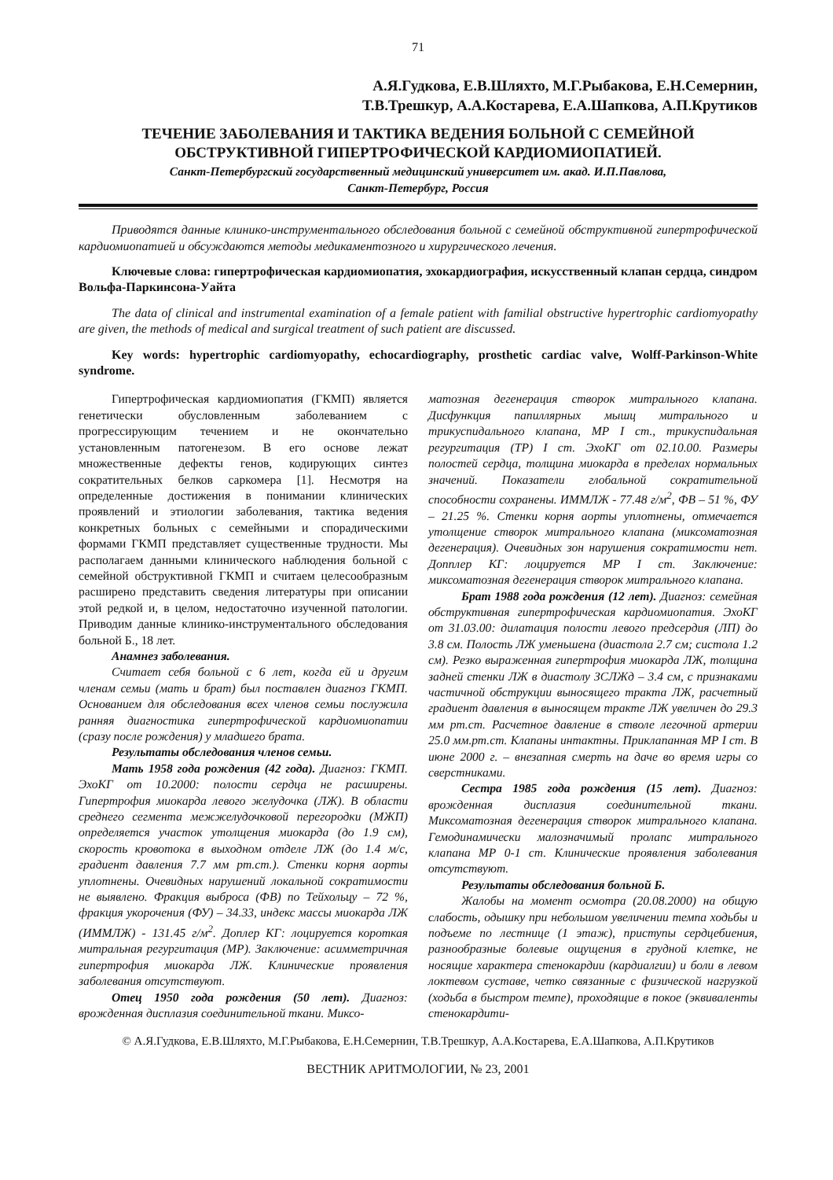71
А.Я.Гудкова, Е.В.Шляхто, М.Г.Рыбакова, Е.Н.Семернин,
Т.В.Трешкур, А.А.Костарева, Е.А.Шапкова, А.П.Крутиков
ТЕЧЕНИЕ ЗАБОЛЕВАНИЯ И ТАКТИКА ВЕДЕНИЯ БОЛЬНОЙ С СЕМЕЙНОЙ
ОБСТРУКТИВНОЙ ГИПЕРТРОФИЧЕСКОЙ КАРДИОМИОПАТИЕЙ.
Санкт-Петербургский государственный медицинский университет им. акад. И.П.Павлова,
Санкт-Петербург, Россия
Приводятся данные клинико-инструментального обследования больной с семейной обструктивной гипертрофической кардиомиопатией и обсуждаются методы медикаментозного и хирургического лечения.
Ключевые слова: гипертрофическая кардиомиопатия, эхокардиография, искусственный клапан сердца, синдром Вольфа-Паркинсона-Уайта
The data of clinical and instrumental examination of a female patient with familial obstructive hypertrophic cardiomyopathy are given, the methods of medical and surgical treatment of such patient are discussed.
Key words: hypertrophic cardiomyopathy, echocardiography, prosthetic cardiac valve, Wolff-Parkinson-White syndrome.
Гипертрофическая кардиомиопатия (ГКМП) является генетически обусловленным заболеванием с прогрессирующим течением и не окончательно установленным патогенезом. В его основе лежат множественные дефекты генов, кодирующих синтез сократительных белков саркомера [1]. Несмотря на определенные достижения в понимании клинических проявлений и этиологии заболевания, тактика ведения конкретных больных с семейными и спорадическими формами ГКМП представляет существенные трудности. Мы располагаем данными клинического наблюдения больной с семейной обструктивной ГКМП и считаем целесообразным расширено представить сведения литературы при описании этой редкой и, в целом, недостаточно изученной патологии. Приводим данные клинико-инструментального обследования больной Б., 18 лет.
Анамнез заболевания.
Считает себя больной с 6 лет, когда ей и другим членам семьи (мать и брат) был поставлен диагноз ГКМП. Основанием для обследования всех членов семьи послужила ранняя диагностика гипертрофической кардиомиопатии (сразу после рождения) у младшего брата.
Результаты обследования членов семьи.
Мать 1958 года рождения (42 года). Диагноз: ГКМП. ЭхоКГ от 10.2000: полости сердца не расширены. Гипертрофия миокарда левого желудочка (ЛЖ). В области среднего сегмента межжелудочковой перегородки (МЖП) определяется участок утолщения миокарда (до 1.9 см), скорость кровотока в выходном отделе ЛЖ (до 1.4 м/с, градиент давления 7.7 мм рт.ст.). Стенки корня аорты уплотнены. Очевидных нарушений локальной сократимости не выявлено. Фракция выброса (ФВ) по Тейхольцу – 72 %, фракция укорочения (ФУ) – 34.33, индекс массы миокарда ЛЖ (ИММЛЖ) - 131.45 г/м<sup>2</sup>. Доплер КГ: лоцируется короткая митральная регургитация (МР). Заключение: асимметричная гипертрофия миокарда ЛЖ. Клинические проявления заболевания отсутствуют.
Отец 1950 года рождения (50 лет). Диагноз: врожденная дисплазия соединительной ткани. Миксо-
матозная дегенерация створок митрального клапана. Дисфункция папиллярных мышц митрального и трикуспидального клапана, МР I ст., трикуспидальная регургитация (ТР) I ст. ЭхоКГ от 02.10.00. Размеры полостей сердца, толщина миокарда в пределах нормальных значений. Показатели глобальной сократительной способности сохранены. ИММЛЖ - 77.48 г/м<sup>2</sup>, ФВ – 51 %, ФУ – 21.25 %. Стенки корня аорты уплотнены, отмечается утолщение створок митрального клапана (миксоматозная дегенерация). Очевидных зон нарушения сократимости нет. Допплер КГ: лоцируется МР I ст. Заключение: миксоматозная дегенерация створок митрального клапана.
Брат 1988 года рождения (12 лет). Диагноз: семейная обструктивная гипертрофическая кардиомиопатия. ЭхоКГ от 31.03.00: дилатация полости левого предсердия (ЛП) до 3.8 см. Полость ЛЖ уменьшена (диастола 2.7 см; систола 1.2 см). Резко выраженная гипертрофия миокарда ЛЖ, толщина задней стенки ЛЖ в диастолу ЗСЛЖд – 3.4 см, с признаками частичной обструкции выносящего тракта ЛЖ, расчетный градиент давления в выносящем тракте ЛЖ увеличен до 29.3 мм рт.ст. Расчетное давление в стволе легочной артерии 25.0 мм.рт.ст. Клапаны интактны. Приклапанная МР I ст. В июне 2000 г. – внезапная смерть на даче во время игры со сверстниками.
Сестра 1985 года рождения (15 лет). Диагноз: врожденная дисплазия соединительной ткани. Миксоматозная дегенерация створок митрального клапана. Гемодинамически малозначимый пролапс митрального клапана МР 0-1 ст. Клинические проявления заболевания отсутствуют.
Результаты обследования больной Б.
Жалобы на момент осмотра (20.08.2000) на общую слабость, одышку при небольшом увеличении темпа ходьбы и подъеме по лестнице (1 этаж), приступы сердцебиения, разнообразные болевые ощущения в грудной клетке, не носящие характера стенокардии (кардиалгии) и боли в левом локтевом суставе, четко связанные с физической нагрузкой (ходьба в быстром темпе), проходящие в покое (эквиваленты стенокардити-
© А.Я.Гудкова, Е.В.Шляхто, М.Г.Рыбакова, Е.Н.Семернин, Т.В.Трешкур, А.А.Костарева, Е.А.Шапкова, А.П.Крутиков
ВЕСТНИК АРИТМОЛОГИИ, № 23, 2001